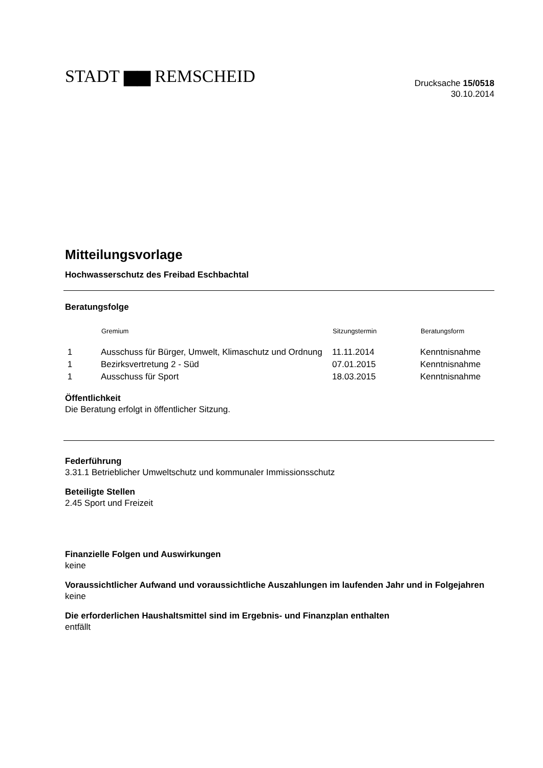STADT ▆▆ REMSCHEID
Drucksache 15/0518
30.10.2014
Mitteilungsvorlage
Hochwasserschutz des Freibad Eschbachtal
Beratungsfolge
| | Gremium | Sitzungstermin | Beratungsform |
| --- | --- | --- | --- |
| 1 | Ausschuss für Bürger, Umwelt, Klimaschutz und Ordnung | 11.11.2014 | Kenntnisnahme |
| 1 | Bezirksvertretung 2 - Süd | 07.01.2015 | Kenntnisnahme |
| 1 | Ausschuss für Sport | 18.03.2015 | Kenntnisnahme |
Öffentlichkeit
Die Beratung erfolgt in öffentlicher Sitzung.
Federführung
3.31.1 Betrieblicher Umweltschutz und kommunaler Immissionsschutz
Beteiligte Stellen
2.45 Sport und Freizeit
Finanzielle Folgen und Auswirkungen
keine
Voraussichtlicher Aufwand und voraussichtliche Auszahlungen im laufenden Jahr und in Folgejahren
keine
Die erforderlichen Haushaltsmittel sind im Ergebnis- und Finanzplan enthalten
entfällt